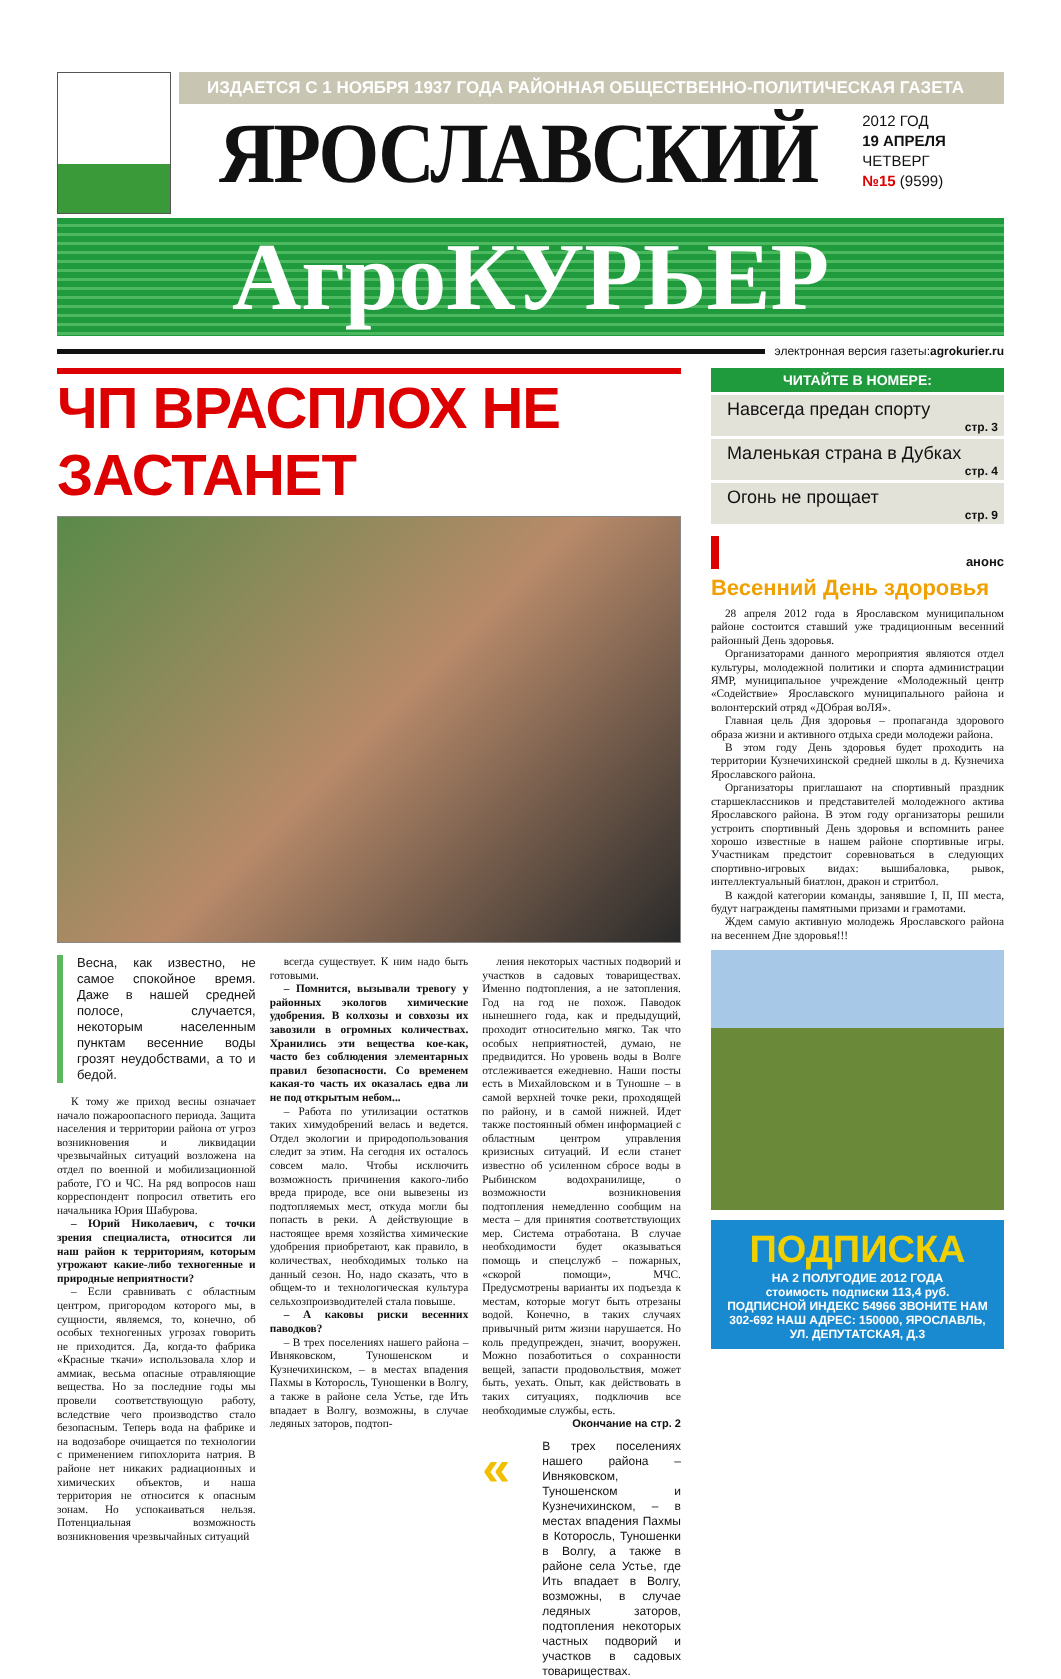ИЗДАЕТСЯ С 1 НОЯБРЯ 1937 ГОДА РАЙОННАЯ ОБЩЕСТВЕННО-ПОЛИТИЧЕСКАЯ ГАЗЕТА
ЯРОСЛАВСКИЙ
2012 ГОД
19 АПРЕЛЯ
ЧЕТВЕРГ
№15 (9599)
АгроКУРЬЕР
электронная версия газеты: agrokurier.ru
ЧП ВРАСПЛОХ НЕ ЗАСТАНЕТ
Весна, как известно, не самое спокойное время. Даже в нашей средней полосе, случается, некоторым населенным пунктам весенние воды грозят неудобствами, а то и бедой.
К тому же приход весны означает начало пожароопасного периода. Защита населения и территории района от угроз возникновения и ликвидации чрезвычайных ситуаций возложена на отдел по военной и мобилизационной работе, ГО и ЧС. На ряд вопросов наш корреспондент попросил ответить его начальника Юрия Шабурова.
– Юрий Николаевич, с точки зрения специалиста, относится ли наш район к территориям, которым угрожают какие-либо техногенные и природные неприятности?
– Если сравнивать с областным центром, пригородом которого мы, в сущности, являемся, то, конечно, об особых техногенных угрозах говорить не приходится. Да, когда-то фабрика «Красные ткачи» использовала хлор и аммиак, весьма опасные отравляющие вещества. Но за последние годы мы провели соответствующую работу, вследствие чего производство стало безопасным. Теперь вода на фабрике и на водозаборе очищается по технологии с применением гипохлорита натрия. В районе нет никаких радиационных и химических объектов, и наша территория не относится к опасным зонам. Но успокаиваться нельзя. Потенциальная возможность возникновения чрезвычайных ситуаций
всегда существует. К ним надо быть готовыми.
– Помнится, вызывали тревогу у районных экологов химические удобрения. В колхозы и совхозы их завозили в огромных количествах. Хранились эти вещества кое-как, часто без соблюдения элементарных правил безопасности. Со временем какая-то часть их оказалась едва ли не под открытым небом...
– Работа по утилизации остатков таких химудобрений велась и ведется. Отдел экологии и природопользования следит за этим. На сегодня их осталось совсем мало. Чтобы исключить возможность причинения какого-либо вреда природе, все они вывезены из подтопляемых мест, откуда могли бы попасть в реки. А действующие в настоящее время хозяйства химические удобрения приобретают, как правило, в количествах, необходимых только на данный сезон. Но, надо сказать, что в общем-то и технологическая культура сельхозпроизводителей стала повыше.
– А каковы риски весенних паводков?
– В трех поселениях нашего района – Ивняковском, Туношенском и Кузнечихинском, – в местах впадения Пахмы в Которосль, Туношенки в Волгу, а также в районе села Устье, где Ить впадает в Волгу, возможны, в случае ледяных заторов, подтоп-
ления некоторых частных подворий и участков в садовых товариществах. Именно подтопления, а не затопления. Год на год не похож. Паводок нынешнего года, как и предыдущий, проходит относительно мягко. Так что особых неприятностей, думаю, не предвидится. Но уровень воды в Волге отслеживается ежедневно. Наши посты есть в Михайловском и в Туношне – в самой верхней точке реки, проходящей по району, и в самой нижней. Идет также постоянный обмен информацией с областным центром управления кризисных ситуаций. И если станет известно об усиленном сбросе воды в Рыбинском водохранилище, о возможности возникновения подтопления немедленно сообщим на места – для принятия соответствующих мер. Система отработана. В случае необходимости будет оказываться помощь и спецслужб – пожарных, «скорой помощи», МЧС. Предусмотрены варианты их подъезда к местам, которые могут быть отрезаны водой. Конечно, в таких случаях привычный ритм жизни нарушается. Но коль предупрежден, значит, вооружен. Можно позаботиться о сохранности вещей, запасти продовольствия, может быть, уехать. Опыт, как действовать в таких ситуациях, подключив все необходимые службы, есть.
Окончание на стр. 2
« В трех поселениях нашего района – Ивняковском, Туношенском и Кузнечихинском, – в местах впадения Пахмы в Которосль, Туношенки в Волгу, а также в районе села Устье, где Ить впадает в Волгу, возможны, в случае ледяных заторов, подтопления некоторых частных подворий и участков в садовых товариществах.
ЧИТАЙТЕ В НОМЕРЕ:
Навсегда предан спорту
стр. 3
Маленькая страна в Дубках
стр. 4
Огонь не прощает
стр. 9
анонс
Весенний День здоровья
28 апреля 2012 года в Ярославском муниципальном районе состоится ставший уже традиционным весенний районный День здоровья.
Организаторами данного мероприятия являются отдел культуры, молодежной политики и спорта администрации ЯМР, муниципальное учреждение «Молодежный центр «Содействие» Ярославского муниципального района и волонтерский отряд «ДОбрая воЛЯ».
Главная цель Дня здоровья – пропаганда здорового образа жизни и активного отдыха среди молодежи района.
В этом году День здоровья будет проходить на территории Кузнечихинской средней школы в д. Кузнечиха Ярославского района.
Организаторы приглашают на спортивный праздник старшеклассников и представителей молодежного актива Ярославского района. В этом году организаторы решили устроить спортивный День здоровья и вспомнить ранее хорошо известные в нашем районе спортивные игры. Участникам предстоит соревноваться в следующих спортивно-игровых видах: вышибаловка, рывок, интеллектуальный биатлон, дракон и стритбол.
В каждой категории команды, занявшие I, II, III места, будут награждены памятными призами и грамотами.
Ждем самую активную молодежь Ярославского района на весеннем Дне здоровья!!!
ПОДПИСКА
НА 2 ПОЛУГОДИЕ 2012 ГОДА
стоимость подписки 113,4 руб.
ПОДПИСНОЙ ИНДЕКС 54966 ЗВОНИТЕ НАМ 302-692 НАШ АДРЕС: 150000, ЯРОСЛАВЛЬ, УЛ. ДЕПУТАТСКАЯ, Д.3